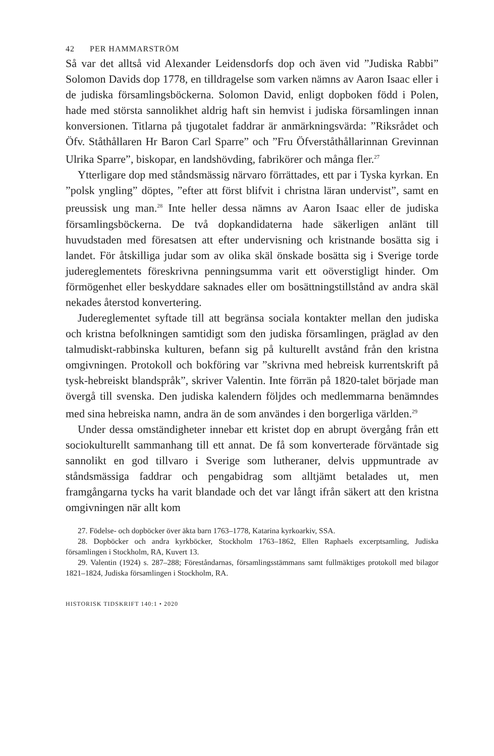42 PER HAMMARSTRÖM
Så var det alltså vid Alexander Leidensdorfs dop och även vid ”Judiska Rabbi” Solomon Davids dop 1778, en tilldragelse som varken nämns av Aaron Isaac eller i de judiska församlingsböckerna. Solomon David, enligt dopboken född i Polen, hade med största sannolikhet aldrig haft sin hemvist i judiska församlingen innan konversionen. Titlarna på tjugotalet faddrar är anmärkningsvärda: ”Riksrådet och Öfv. Ståthållaren Hr Baron Carl Sparre” och ”Fru Öfverståthållarinnan Grevinnan Ulrika Sparre”, biskopar, en landshövding, fabrikörer och många fler.<sup>27</sup>
Ytterligare dop med ståndsmässig närvaro förrättades, ett par i Tyska kyrkan. En ”polsk yngling” döptes, ”efter att först blifvit i christna läran undervist”, samt en preussisk ung man.<sup>28</sup> Inte heller dessa nämns av Aaron Isaac eller de judiska församlingsböckerna. De två dopkandidaterna hade säkerligen anlänt till huvudstaden med föresatsen att efter undervisning och kristnande bosätta sig i landet. För åtskilliga judar som av olika skäl önskade bosätta sig i Sverige torde judereglementets föreskrivna penningsumma varit ett oöverstigligt hinder. Om förmögenhet eller beskyddare saknades eller om bosättningstillstånd av andra skäl nekades återstod konvertering.
Judereglementet syftade till att begränsa sociala kontakter mellan den judiska och kristna befolkningen samtidigt som den judiska församlingen, präglad av den talmudiskt-rabbinska kulturen, befann sig på kulturellt avstånd från den kristna omgivningen. Protokoll och bokföring var ”skrivna med hebreisk kurrentskrift på tysk-hebreiskt blandspråk”, skriver Valentin. Inte förrän på 1820-talet började man övergå till svenska. Den judiska kalendern följdes och medlemmarna benämndes med sina hebreiska namn, andra än de som användes i den borgerliga världen.<sup>29</sup>
Under dessa omständigheter innebar ett kristet dop en abrupt övergång från ett sociokulturellt sammanhang till ett annat. De få som konverterade förväntade sig sannolikt en god tillvaro i Sverige som lutheraner, delvis uppmuntrade av ståndsmässiga faddrar och pengabidrag som alltjämt betalades ut, men framgångarna tycks ha varit blandade och det var långt ifrån säkert att den kristna omgivningen när allt kom
27. Födelse- och dopböcker över äkta barn 1763–1778, Katarina kyrkoarkiv, SSA.
28. Dopböcker och andra kyrkböcker, Stockholm 1763–1862, Ellen Raphaels excerptsamling, Judiska församlingen i Stockholm, RA, Kuvert 13.
29. Valentin (1924) s. 287–288; Föreståndarnas, församlingsstämmans samt fullmäktiges protokoll med bilagor 1821–1824, Judiska församlingen i Stockholm, RA.
HISTORISK TIDSKRIFT 140:1 • 2020